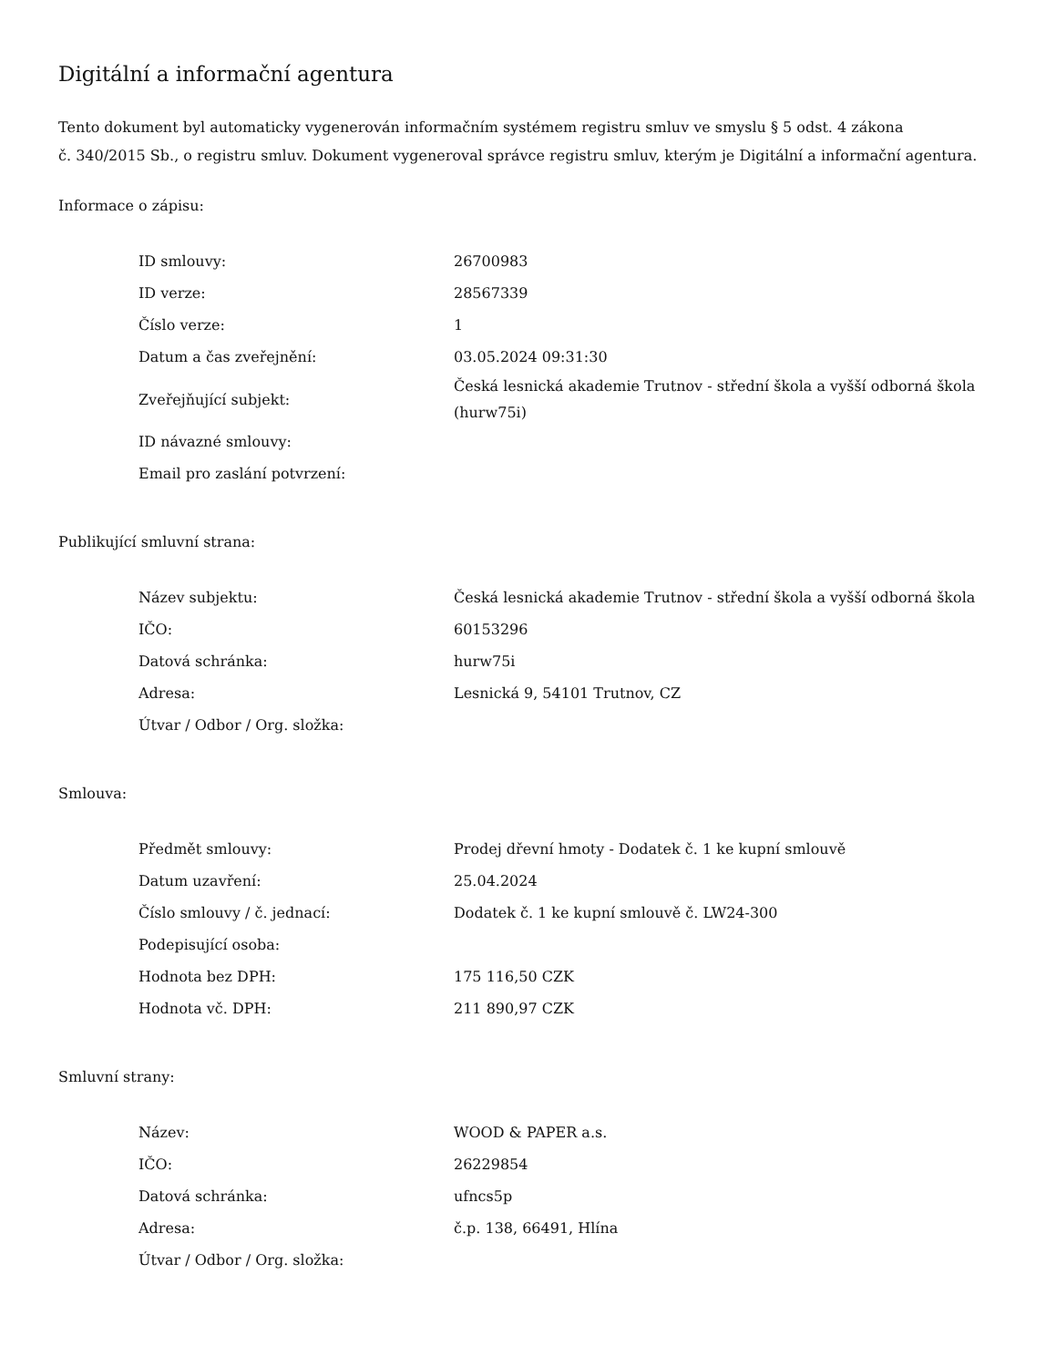Digitální a informační agentura
Tento dokument byl automaticky vygenerován informačním systémem registru smluv ve smyslu § 5 odst. 4 zákona
č. 340/2015 Sb., o registru smluv. Dokument vygeneroval správce registru smluv, kterým je Digitální a informační agentura.
Informace o zápisu:
| ID smlouvy: | 26700983 |
| ID verze: | 28567339 |
| Číslo verze: | 1 |
| Datum a čas zveřejnění: | 03.05.2024 09:31:30 |
| Zveřejňující subjekt: | Česká lesnická akademie Trutnov - střední škola a vyšší odborná škola (hurw75i) |
| ID návazné smlouvy: | |
| Email pro zaslání potvrzení: | |
Publikující smluvní strana:
| Název subjektu: | Česká lesnická akademie Trutnov - střední škola a vyšší odborná škola |
| IČO: | 60153296 |
| Datová schránka: | hurw75i |
| Adresa: | Lesnická 9, 54101 Trutnov, CZ |
| Útvar / Odbor / Org. složka: | |
Smlouva:
| Předmět smlouvy: | Prodej dřevní hmoty - Dodatek č. 1 ke kupní smlouvě |
| Datum uzavření: | 25.04.2024 |
| Číslo smlouvy / č. jednací: | Dodatek č. 1 ke kupní smlouvě č. LW24-300 |
| Podepisující osoba: | |
| Hodnota bez DPH: | 175 116,50 CZK |
| Hodnota vč. DPH: | 211 890,97 CZK |
Smluvní strany:
| Název: | WOOD & PAPER a.s. |
| IČO: | 26229854 |
| Datová schránka: | ufncs5p |
| Adresa: | č.p. 138, 66491, Hlína |
| Útvar / Odbor / Org. složka: | |